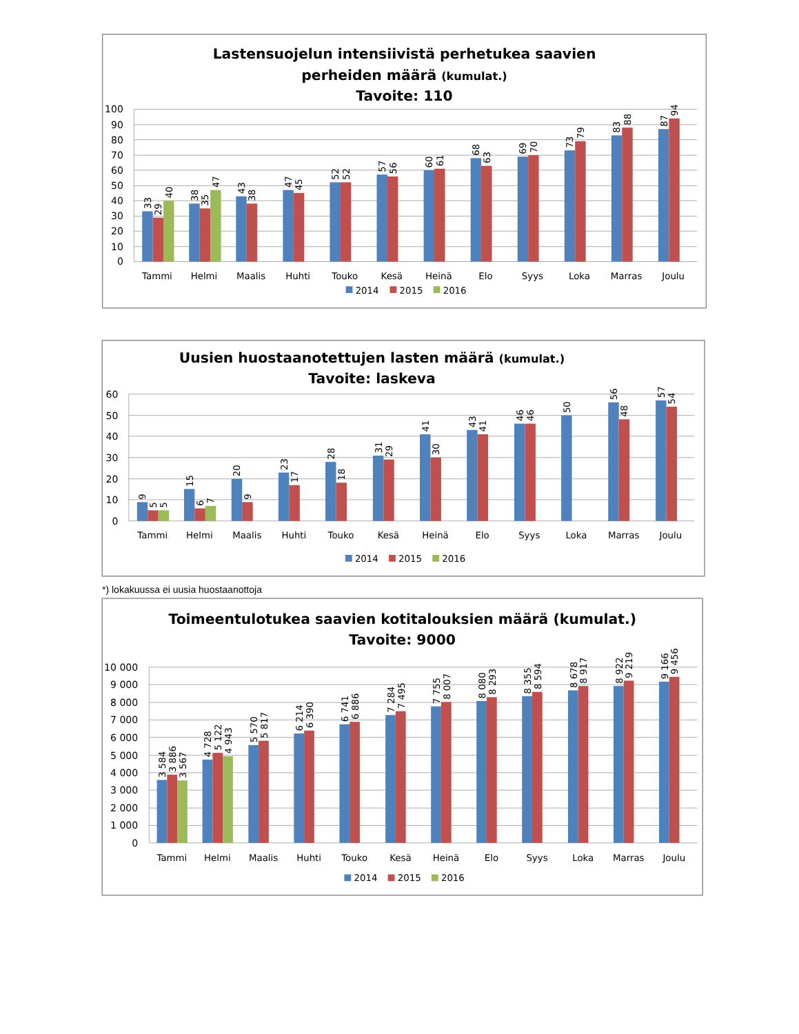Lastensuojelun intensiivistä perhetukea saavien
perheiden määrä (kumulat.)
Tavoite: 110
100
90
80
70
60
50
40
30
20
10
0
33
29
40
38
35
47
43
38
47
45
52
52
57
56
60
61
68
63
69
70
73
79
83
88
87
94
Tammi
Helmi
Maalis
Huhti
Touko
Kesä
Heinä
Elo
Syys
Loka
Marras
Joulu
2014
2015
2016
Uusien huostaanotettujen lasten määrä (kumulat.)
Tavoite: laskeva
60
50
40
30
20
10
0
9
5
5
15
6
7
20
9
23
17
28
18
31
29
41
30
43
41
46
46
50
56
48
57
54
Tammi
Helmi
Maalis
Huhti
Touko
Kesä
Heinä
Elo
Syys
Loka
Marras
Joulu
2014
2015
2016
*) lokakuussa ei uusia huostaanottoja
Toimeentulotukea saavien kotitalouksien määrä (kumulat.)
Tavoite: 9000
10 000
9 000
8 000
7 000
6 000
5 000
4 000
3 000
2 000
1 000
0
3 584
3 886
3 567
4 728
5 122
4 943
5 570
5 817
6 214
6 390
6 741
6 886
7 284
7 495
7 755
8 007
8 080
8 293
8 355
8 594
8 678
8 917
8 922
9 219
9 166
9 456
Tammi
Helmi
Maalis
Huhti
Touko
Kesä
Heinä
Elo
Syys
Loka
Marras
Joulu
2014
2015
2016